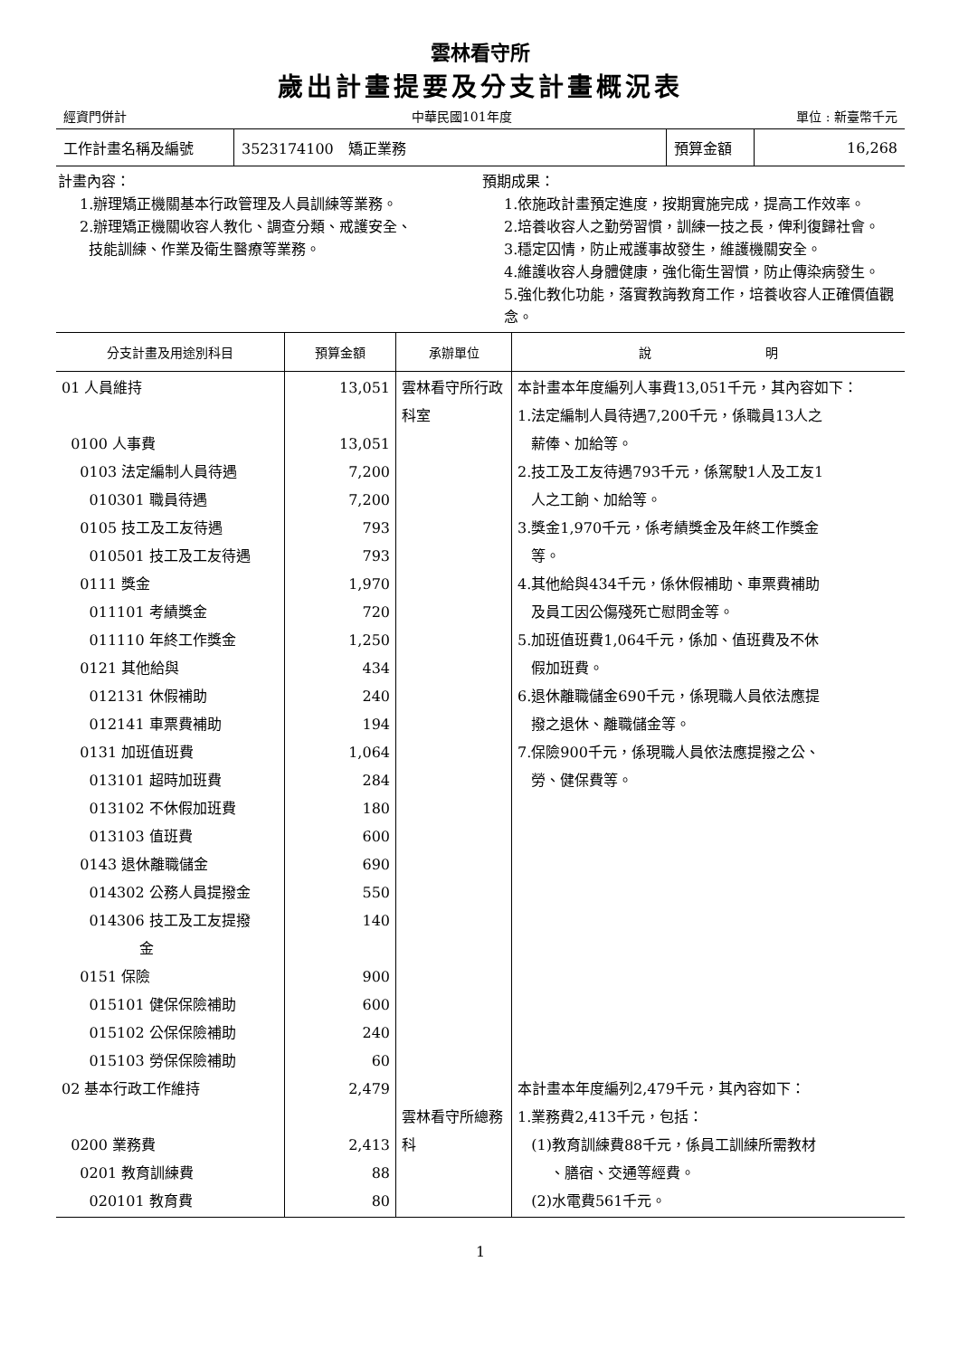雲林看守所
歲出計畫提要及分支計畫概況表
經資門併計 中華民國101年度 單位 : 新臺幣千元
| 工作計畫名稱及編號 | 3523174100 矯正業務 | 預算金額 | 16,268 |
計畫內容：
1.辦理矯正機關基本行政管理及人員訓練等業務。
2.辦理矯正機關收容人教化、調查分類、戒護安全、
技能訓練、作業及衛生醫療等業務。
預期成果：
1.依施政計畫預定進度，按期實施完成，提高工作效率。
2.培養收容人之勤勞習慣，訓練一技之長，俾利復歸社會。
3.穩定囚情，防止戒護事故發生，維護機關安全。
4.維護收容人身體健康，強化衛生習慣，防止傳染病發生。
5.強化教化功能，落實教誨教育工作，培養收容人正確價值觀念。
| 分支計畫及用途別科目 | 預算金額 | 承辦單位 | 說 明 |
| --- | --- | --- | --- |
| 01 人員維持 0100 人事費 0103 法定編制人員待遇 010301 職員待遇 0105 技工及工友待遇 010501 技工及工友待遇 0111 獎金 011101 考績獎金 011110 年終工作獎金 0121 其他給與 012131 休假補助 012141 車票費補助 0131 加班值班費 013101 超時加班費 013102 不休假加班費 013103 值班費 0143 退休離職儲金 014302 公務人員提撥金 014306 技工及工友提撥 金 0151 保險 015101 健保保險補助 015102 公保保險補助 015103 勞保保險補助 02 基本行政工作維持 0200 業務費 0201 教育訓練費 020101 教育費 | 13,051 13,051 7,200 7,200 793 793 1,970 720 1,250 434 240 194 1,064 284 180 600 690 550 140 900 600 240 60 2,479 2,413 88 80 | 雲林看守所行政科室 雲林看守所總務科 | 本計畫本年度編列人事費13,051千元，其內容如下： 1.法定編制人員待遇7,200千元，係職員13人之 薪俸、加給等。 2.技工及工友待遇793千元，係駕駛1人及工友1 人之工餉、加給等。 3.獎金1,970千元，係考績獎金及年終工作獎金 等。 4.其他給與434千元，係休假補助、車票費補助 及員工因公傷殘死亡慰問金等。 5.加班值班費1,064千元，係加、值班費及不休 假加班費。 6.退休離職儲金690千元，係現職人員依法應提 撥之退休、離職儲金等。 7.保險900千元，係現職人員依法應提撥之公、 勞、健保費等。 本計畫本年度編列2,479千元，其內容如下： 1.業務費2,413千元，包括： (1)教育訓練費88千元，係員工訓練所需教材 、膳宿、交通等經費。 (2)水電費561千元。 |
1